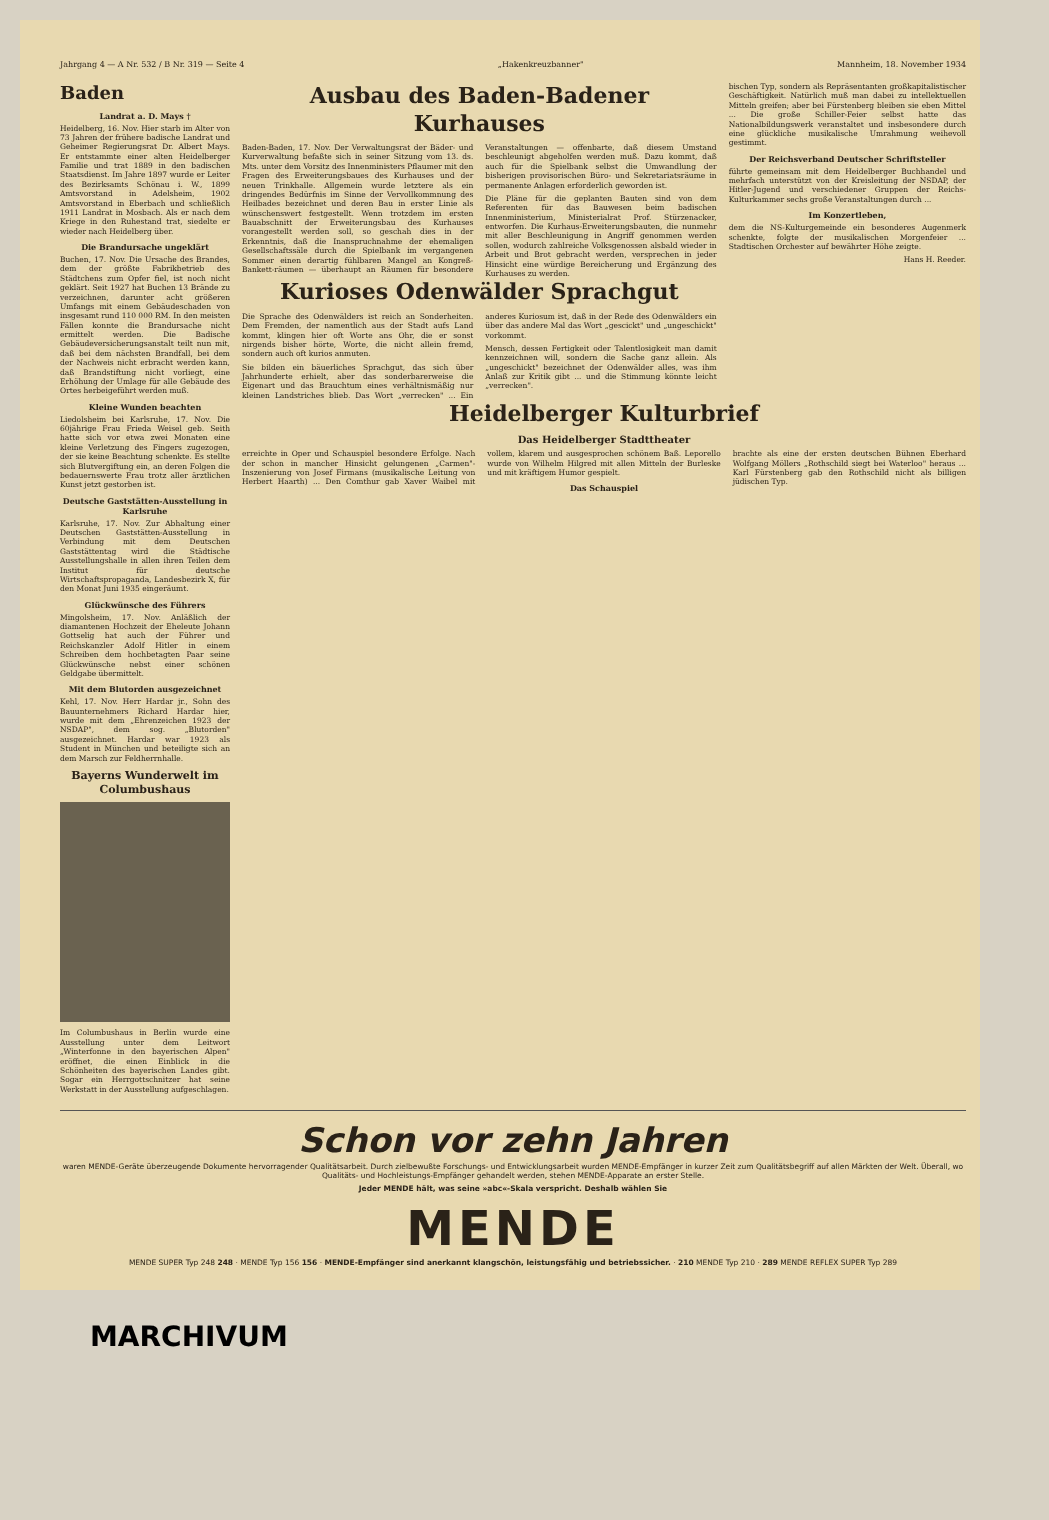Jahrgang 4 — A Nr. 532 / B Nr. 319 — Seite 4 „Hakenkreuzbanner" Mannheim, 18. November 1934
Baden
Landrat a. D. Mays †
Heidelberg, 16. Nov. Hier starb im Alter von 73 Jahren der frühere badische Landrat und Geheimer Regierungsrat Dr. Albert Mays. Er entstammte einer alten Heidelberger Familie und trat 1889 in den badischen Staatsdienst. Im Jahre 1897 wurde er Leiter des Bezirksamts Schönau i. W., 1899 Amtsvorstand in Adelsheim, 1902 Amtsvorstand in Eberbach und schließlich 1911 Landrat in Mosbach. Als er nach dem Kriege in den Ruhestand trat, siedelte er wieder nach Heidelberg über.
Die Brandursache ungeklärt
Buchen, 17. Nov. Die Ursache des Brandes, dem der größte Fabrikbetrieb des Städtchens zum Opfer fiel, ist noch nicht geklärt. Seit 1927 hat Buchen 13 Brände zu verzeichnen, darunter acht größeren Umfangs mit einem Gebäudeschaden von insgesamt rund 110 000 RM. In den meisten Fällen konnte die Brandursache nicht ermittelt werden. Die Badische Gebäudeversicherungsanstalt teilt nun mit, daß bei dem nächsten Brandfall, bei dem der Nachweis nicht erbracht werden kann, daß Brandstiftung nicht vorliegt, eine Erhöhung der Umlage für alle Gebäude des Ortes herbeigeführt werden muß.
Kleine Wunden beachten
Liedolsheim bei Karlsruhe, 17. Nov. Die 60jährige Frau Frieda Weisel geb. Seith hatte sich vor etwa zwei Monaten eine kleine Verletzung des Fingers zugezogen, der sie keine Beachtung schenkte. Es stellte sich Blutvergiftung ein, an deren Folgen die bedauernswerte Frau trotz aller ärztlichen Kunst jetzt gestorben ist.
Deutsche Gaststätten-Ausstellung in Karlsruhe
Karlsruhe, 17. Nov. Zur Abhaltung einer Deutschen Gaststätten-Ausstellung in Verbindung mit dem Deutschen Gaststättentag wird die Städtische Ausstellungshalle in allen ihren Teilen dem Institut für deutsche Wirtschaftspropaganda, Landesbezirk X, für den Monat Juni 1935 eingeräumt.
Glückwünsche des Führers
Mingolsheim, 17. Nov. Anläßlich der diamantenen Hochzeit der Eheleute Johann Gottselig hat auch der Führer und Reichskanzler Adolf Hitler in einem Schreiben dem hochbetagten Paar seine Glückwünsche nebst einer schönen Geldgabe übermittelt.
Mit dem Blutorden ausgezeichnet
Kehl, 17. Nov. Herr Hardar jr., Sohn des Bauunternehmers Richard Hardar hier, wurde mit dem „Ehrenzeichen 1923 der NSDAP", dem sog. „Blutorden" ausgezeichnet. Hardar war 1923 als Student in München und beteiligte sich an dem Marsch zur Feldherrnhalle.
Bayerns Wunderwelt im Columbushaus
Im Columbushaus in Berlin wurde eine Ausstellung unter dem Leitwort „Winterfonne in den bayerischen Alpen" eröffnet, die einen Einblick in die Schönheiten des bayerischen Landes gibt. Sogar ein Herrgottschnitzer hat seine Werkstatt in der Ausstellung aufgeschlagen.
Ausbau des Baden-Badener Kurhauses
Baden-Baden, 17. Nov. Der Verwaltungsrat der Bäder- und Kurverwaltung befaßte sich in seiner Sitzung vom 13. ds. Mts. unter dem Vorsitz des Innenministers Pflaumer mit den Fragen des Erweiterungsbaues des Kurhauses und der neuen Trinkhalle. Allgemein wurde letztere als ein dringendes Bedürfnis im Sinne der Vervollkommnung des Heilbades bezeichnet und deren Bau in erster Linie als wünschenswert festgestellt. Wenn trotzdem im ersten Bauabschnitt der Erweiterungsbau des Kurhauses vorangestellt werden soll, so geschah dies in der Erkenntnis, daß die Inanspruchnahme der ehemaligen Gesellschaftssäle durch die Spielbank im vergangenen Sommer einen derartig fühlbaren Mangel an Kongreß-Bankett-räumen — überhaupt an Räumen für besondere Veranstaltungen — offenbarte, daß diesem Umstand beschleunigt abgeholfen werden muß. Dazu kommt, daß auch für die Spielbank selbst die Umwandlung der bisherigen provisorischen Büro- und Sekretariatsräume in permanente Anlagen erforderlich geworden ist.
Die Pläne für die geplanten Bauten sind von dem Referenten für das Bauwesen beim badischen Innenministerium, Ministerialrat Prof. Stürzenacker, entworfen. Die Kurhaus-Erweiterungsbauten, die nunmehr mit aller Beschleunigung in Angriff genommen werden sollen, wodurch zahlreiche Volksgenossen alsbald wieder in Arbeit und Brot gebracht werden, versprechen in jeder Hinsicht eine würdige Bereicherung und Ergänzung des Kurhauses zu werden.
Kurioses Odenwälder Sprachgut
Die Sprache des Odenwälders ist reich an Sonderheiten. Dem Fremden, der namentlich aus der Stadt aufs Land kommt, klingen hier oft Worte ans Ohr, die er sonst nirgends bisher hörte, Worte, die nicht allein fremd, sondern auch oft kurios anmuten.
Sie bilden ein bäuerliches Sprachgut, das sich über Jahrhunderte erhielt, aber das sonderbarerweise die Eigenart und das Brauchtum eines verhältnismäßig nur kleinen Landstriches blieb. Das Wort „verrecken" ... Ein anderes Kuriosum ist, daß in der Rede des Odenwälders ein über das andere Mal das Wort „gescickt" und „ungeschickt" vorkommt.
Mensch, dessen Fertigkeit oder Talentlosigkeit man damit kennzeichnen will, sondern die Sache ganz allein. Als „ungeschickt" bezeichnet der Odenwälder alles, was ihm Anlaß zur Kritik gibt ... und die Stimmung könnte leicht „verrecken".
bischen Typ, sondern als Repräsentanten großkapitalistischer Geschäftigkeit. Natürlich muß man dabei zu intellektuellen Mitteln greifen; aber bei Fürstenberg bleiben sie eben Mittel ... Die große Schiller-Feier selbst hatte das Nationalbildungswerk veranstaltet und insbesondere durch eine glückliche musikalische Umrahmung weihevoll gestimmt.
Der Reichsverband Deutscher Schriftsteller
führte gemeinsam mit dem Heidelberger Buchhandel und mehrfach unterstützt von der Kreisleitung der NSDAP, der Hitler-Jugend und verschiedener Gruppen der Reichs-Kulturkammer sechs große Veranstaltungen durch ...
Im Konzertleben,
dem die NS-Kulturgemeinde ein besonderes Augenmerk schenkte, folgte der musikalischen Morgenfeier ... Stadtischen Orchester auf bewährter Höhe zeigte.
Hans H. Reeder.
Heidelberger Kulturbrief
Das Heidelberger Stadttheater
erreichte in Oper und Schauspiel besondere Erfolge. Nach der schon in mancher Hinsicht gelungenen „Carmen"-Inszenierung von Josef Firmans (musikalische Leitung von Herbert Haarth) ... Den Comthur gab Xaver Waibel mit vollem, klarem und ausgesprochen schönem Baß. Leporello wurde von Wilhelm Hilgred mit allen Mitteln der Burleske und mit kräftigem Humor gespielt.
Das Schauspiel
brachte als eine der ersten deutschen Bühnen Eberhard Wolfgang Möllers „Rothschild siegt bei Waterloo" heraus ... Karl Fürstenberg gab den Rothschild nicht als billigen jüdischen Typ.
Schon vor zehn Jahren
waren MENDE-Geräte überzeugende Dokumente hervorragender Qualitätsarbeit. Durch zielbewußte Forschungs- und Entwicklungsarbeit wurden MENDE-Empfänger in kurzer Zeit zum Qualitätsbegriff auf allen Märkten der Welt. Überall, wo Qualitäts- und Hochleistungs-Empfänger gehandelt werden, stehen MENDE-Apparate an erster Stelle.
Jeder MENDE hält, was seine »abc«-Skala verspricht. Deshalb wählen Sie
MENDE
MENDE SUPER Typ 248 248 · MENDE Typ 156 156 · MENDE-Empfänger sind anerkannt klangschön, leistungsfähig und betriebssicher. · 210 MENDE Typ 210 · 289 MENDE REFLEX SUPER Typ 289
MARCHIVUM